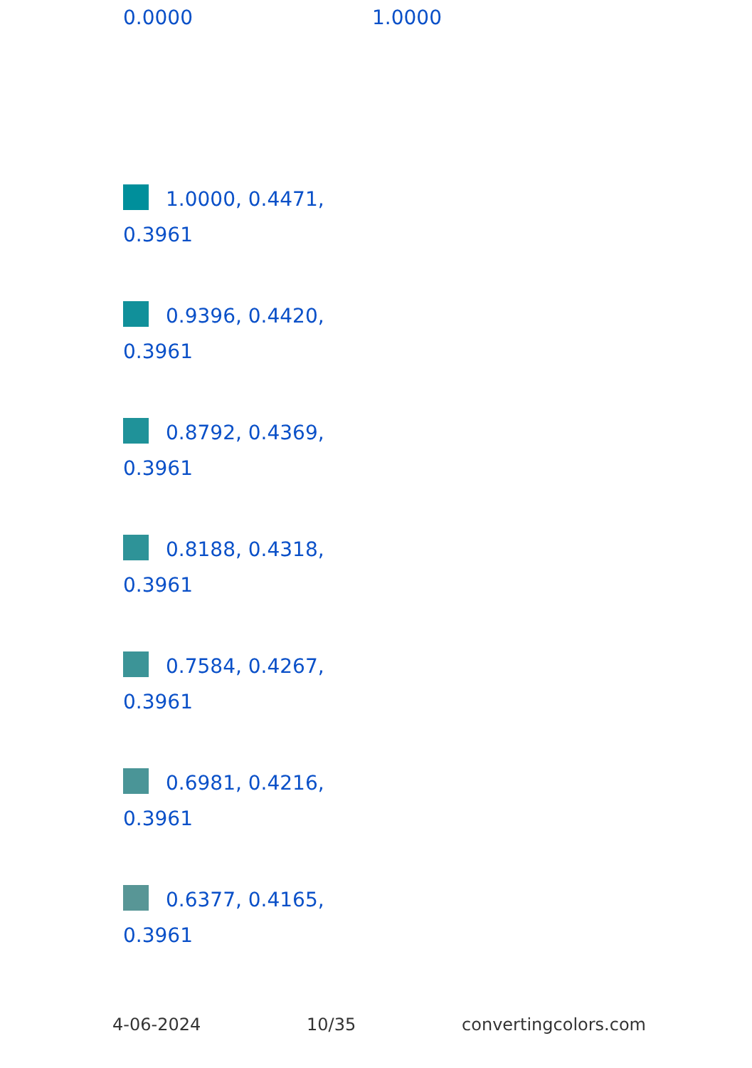0.0000 1.0000
1.0000, 0.4471, 0.3961
0.9396, 0.4420, 0.3961
0.8792, 0.4369, 0.3961
0.8188, 0.4318, 0.3961
0.7584, 0.4267, 0.3961
0.6981, 0.4216, 0.3961
0.6377, 0.4165, 0.3961
4-06-2024 10/35 convertingcolors.com